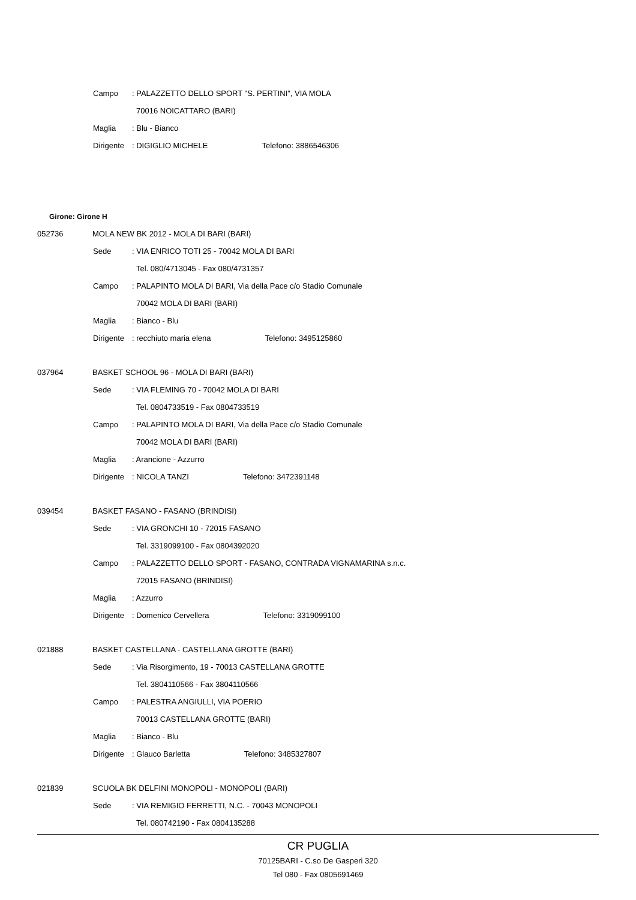Campo: PALAZZETTO DELLO SPORT "S. PERTINI", VIA MOLA
70016 NOICATTARO (BARI)
Maglia: Blu - Bianco
Dirigente: DIGIGLIO MICHELE Telefono: 3886546306
Girone: Girone H
052736 MOLA NEW BK 2012 - MOLA DI BARI (BARI)
Sede: VIA ENRICO TOTI 25 - 70042 MOLA DI BARI
Tel. 080/4713045 - Fax 080/4731357
Campo: PALAPINTO MOLA DI BARI, Via della Pace c/o Stadio Comunale
70042 MOLA DI BARI (BARI)
Maglia: Bianco - Blu
Dirigente: recchiuto maria elena Telefono: 3495125860
037964 BASKET SCHOOL 96 - MOLA DI BARI (BARI)
Sede: VIA FLEMING 70 - 70042 MOLA DI BARI
Tel. 0804733519 - Fax 0804733519
Campo: PALAPINTO MOLA DI BARI, Via della Pace c/o Stadio Comunale
70042 MOLA DI BARI (BARI)
Maglia: Arancione - Azzurro
Dirigente: NICOLA TANZI Telefono: 3472391148
039454 BASKET FASANO - FASANO (BRINDISI)
Sede: VIA GRONCHI 10 - 72015 FASANO
Tel. 3319099100 - Fax 0804392020
Campo: PALAZZETTO DELLO SPORT - FASANO, CONTRADA VIGNAMARINA s.n.c.
72015 FASANO (BRINDISI)
Maglia: Azzurro
Dirigente: Domenico Cervellera Telefono: 3319099100
021888 BASKET CASTELLANA - CASTELLANA GROTTE (BARI)
Sede: Via Risorgimento, 19 - 70013 CASTELLANA GROTTE
Tel. 3804110566 - Fax 3804110566
Campo: PALESTRA ANGIULLI, VIA POERIO
70013 CASTELLANA GROTTE (BARI)
Maglia: Bianco - Blu
Dirigente: Glauco Barletta Telefono: 3485327807
021839 SCUOLA BK DELFINI MONOPOLI - MONOPOLI (BARI)
Sede: VIA REMIGIO FERRETTI, N.C. - 70043 MONOPOLI
Tel. 080742190 - Fax 0804135288
CR PUGLIA
70125BARI - C.so De Gasperi 320
Tel 080 - Fax 0805691469